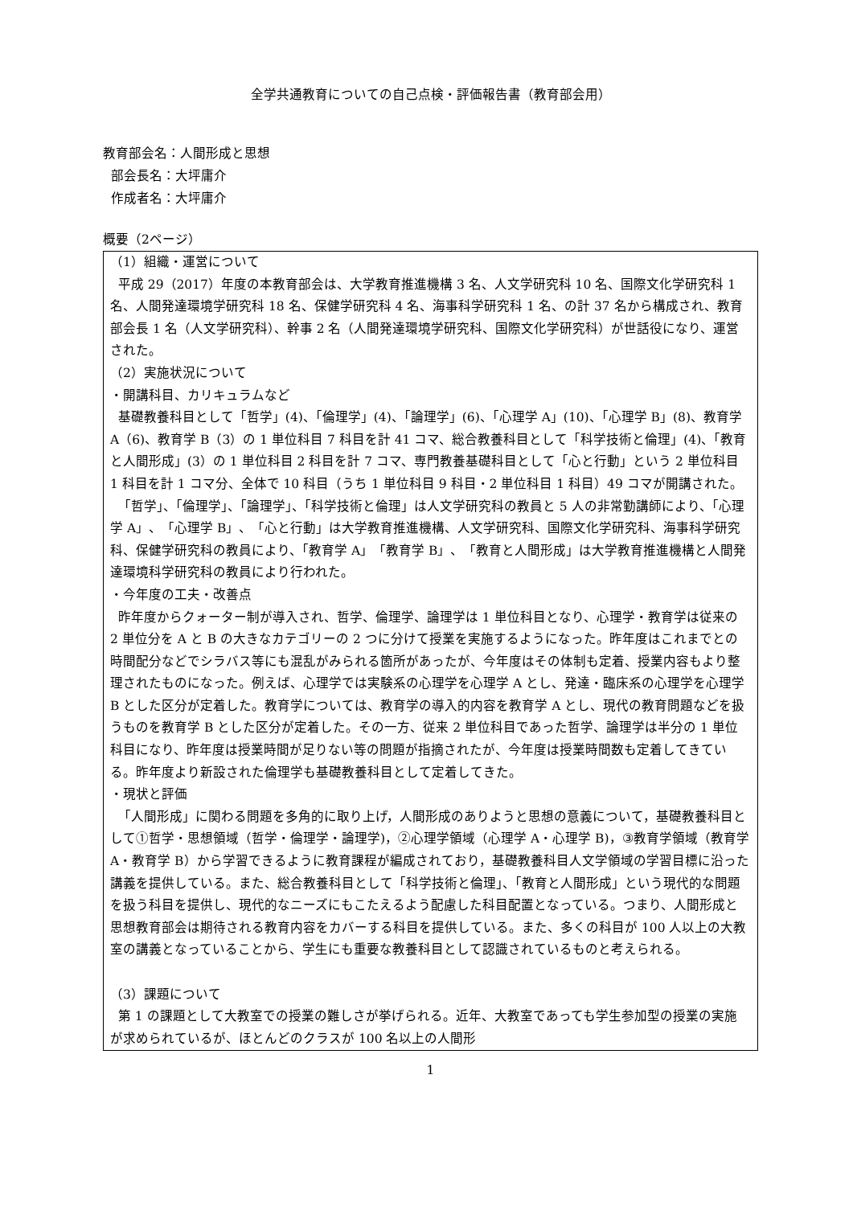全学共通教育についての自己点検・評価報告書（教育部会用）
教育部会名：人間形成と思想
部会長名：大坪庸介
作成者名：大坪庸介
概要（2ページ）
（1）組織・運営について
平成 29（2017）年度の本教育部会は、大学教育推進機構 3 名、人文学研究科 10 名、国際文化学研究科 1 名、人間発達環境学研究科 18 名、保健学研究科 4 名、海事科学研究科 1 名、の計 37 名から構成され、教育部会長 1 名（人文学研究科）、幹事 2 名（人間発達環境学研究科、国際文化学研究科）が世話役になり、運営された。
（2）実施状況について
・開講科目、カリキュラムなど
基礎教養科目として「哲学」(4)、「倫理学」(4)、「論理学」(6)、「心理学 A」(10)、「心理学 B」(8)、教育学 A（6)、教育学 B（3）の 1 単位科目 7 科目を計 41 コマ、総合教養科目として「科学技術と倫理」(4)、「教育と人間形成」(3）の 1 単位科目 2 科目を計 7 コマ、専門教養基礎科目として「心と行動」という 2 単位科目 1 科目を計 1 コマ分、全体で 10 科目（うち 1 単位科目 9 科目・2 単位科目 1 科目）49 コマが開講された。
「哲学」、「倫理学」、「論理学」、「科学技術と倫理」は人文学研究科の教員と 5 人の非常勤講師により、「心理学 A」、「心理学 B」、「心と行動」は大学教育推進機構、人文学研究科、国際文化学研究科、海事科学研究科、保健学研究科の教員により、「教育学 A」「教育学 B」、「教育と人間形成」は大学教育推進機構と人間発達環境科学研究科の教員により行われた。
・今年度の工夫・改善点
昨年度からクォーター制が導入され、哲学、倫理学、論理学は 1 単位科目となり、心理学・教育学は従来の 2 単位分を A と B の大きなカテゴリーの 2 つに分けて授業を実施するようになった。昨年度はこれまでとの時間配分などでシラバス等にも混乱がみられる箇所があったが、今年度はその体制も定着、授業内容もより整理されたものになった。例えば、心理学では実験系の心理学を心理学 A とし、発達・臨床系の心理学を心理学 B とした区分が定着した。教育学については、教育学の導入的内容を教育学 A とし、現代の教育問題などを扱うものを教育学 B とした区分が定着した。その一方、従来 2 単位科目であった哲学、論理学は半分の 1 単位科目になり、昨年度は授業時間が足りない等の問題が指摘されたが、今年度は授業時間数も定着してきている。昨年度より新設された倫理学も基礎教養科目として定着してきた。
・現状と評価
「人間形成」に関わる問題を多角的に取り上げ，人間形成のありようと思想の意義について，基礎教養科目として①哲学・思想領域（哲学・倫理学・論理学)，②心理学領域（心理学 A・心理学 B)，③教育学領域（教育学 A・教育学 B）から学習できるように教育課程が編成されており，基礎教養科目人文学領域の学習目標に沿った講義を提供している。また、総合教養科目として「科学技術と倫理」、「教育と人間形成」という現代的な問題を扱う科目を提供し、現代的なニーズにもこたえるよう配慮した科目配置となっている。つまり、人間形成と思想教育部会は期待される教育内容をカバーする科目を提供している。また、多くの科目が 100 人以上の大教室の講義となっていることから、学生にも重要な教養科目として認識されているものと考えられる。
（3）課題について
第 1 の課題として大教室での授業の難しさが挙げられる。近年、大教室であっても学生参加型の授業の実施が求められているが、ほとんどのクラスが 100 名以上の人間形
1